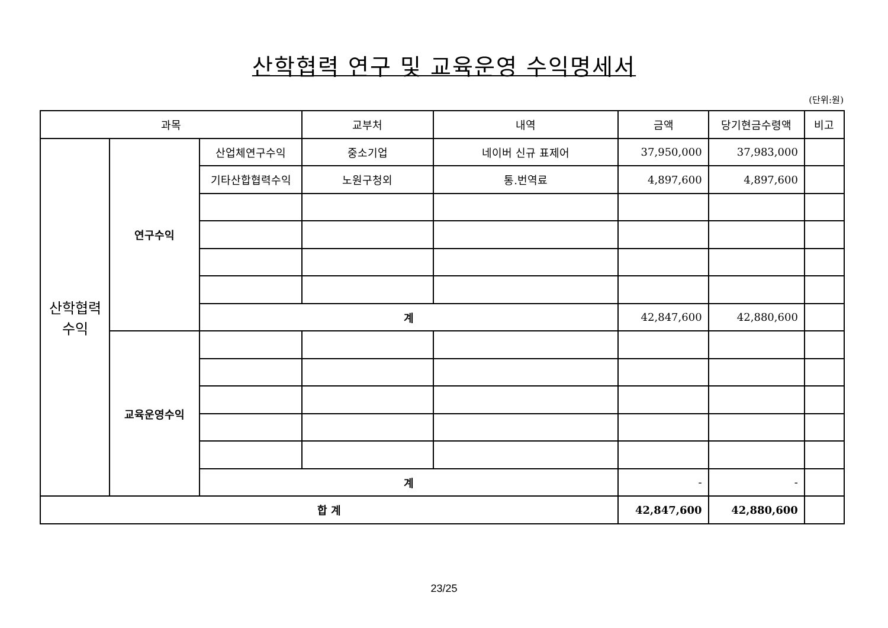산학협력 연구 및 교육운영 수익명세서
(단위:원)
| 과목 | | | 교부처 | 내역 | 금액 | 당기현금수령액 | 비고 |
| --- | --- | --- | --- | --- | --- | --- | --- |
| 산학협력 수익 | 연구수익 | 산업체연구수익 | 중소기업 | 네이버 신규 표제어 | 37,950,000 | 37,983,000 | |
| | | 기타산합협력수익 | 노원구청외 | 통.번역료 | 4,897,600 | 4,897,600 | |
| | | 계 | | | 42,847,600 | 42,880,600 | |
| | 교육운영수익 | | | | | | |
| | | 계 | | | - | - | |
| 합 계 | | | | | 42,847,600 | 42,880,600 | |
23/25